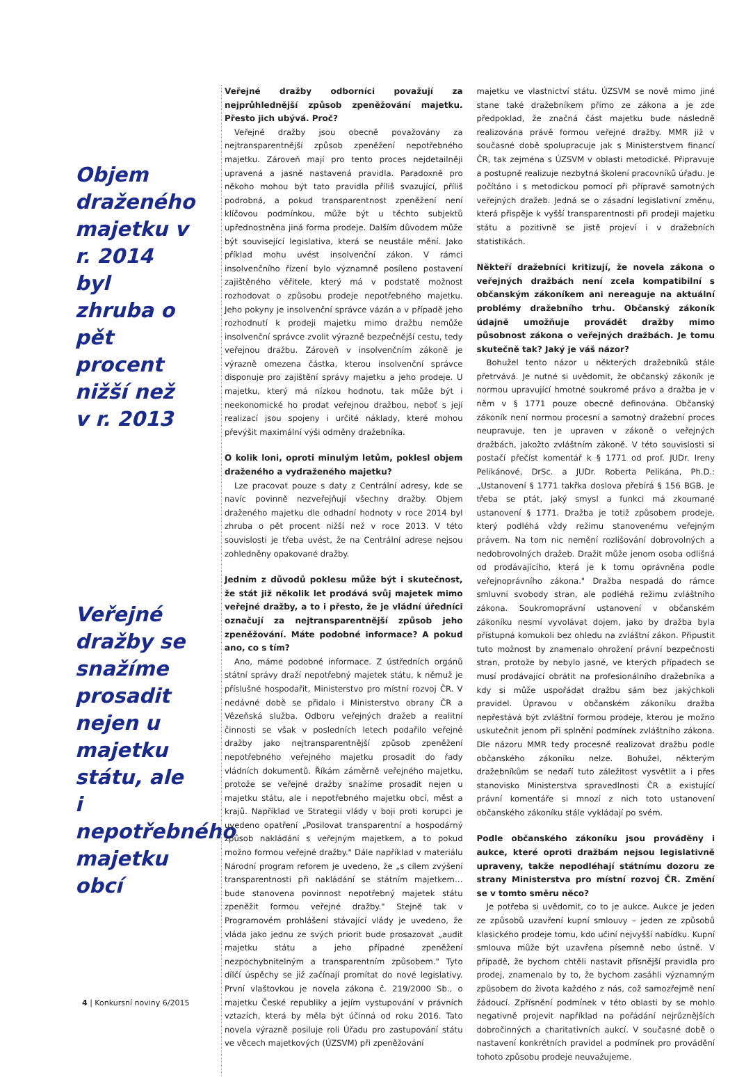Objem draženého majetku v r. 2014 byl zhruba o pět procent nižší než v r. 2013
Veřejné dražby se snažíme prosadit nejen u majetku státu, ale i nepotřebného majetku obcí
Veřejné dražby odborníci považují za nejprůhlednější způsob zpeněžování majetku. Přesto jich ubývá. Proč?
Veřejné dražby jsou obecně považovány za nejtransparentnější způsob zpeněžení nepotřebného majetku. Zároveň mají pro tento proces nejdetailněji upravená a jasně nastavená pravidla. Paradoxně pro někoho mohou být tato pravidla příliš svazující, příliš podrobná, a pokud transparentnost zpeněžení není klíčovou podmínkou, může být u těchto subjektů upřednostněna jiná forma prodeje. Dalším důvodem může být související legislativa, která se neustále mění. Jako příklad mohu uvést insolvenční zákon. V rámci insolvenčního řízení bylo významně posíleno postavení zajištěného věřitele, který má v podstatě možnost rozhodovat o způsobu prodeje nepotřebného majetku. Jeho pokyny je insolvenční správce vázán a v případě jeho rozhodnutí k prodeji majetku mimo dražbu nemůže insolvenční správce zvolit výrazně bezpečnější cestu, tedy veřejnou dražbu. Zároveň v insolvenčním zákoně je výrazně omezena částka, kterou insolvenční správce disponuje pro zajištění správy majetku a jeho prodeje. U majetku, který má nízkou hodnotu, tak může být i neekonomické ho prodat veřejnou dražbou, neboť s její realizací jsou spojeny i určité náklady, které mohou převýšit maximální výši odměny dražebníka.
O kolik loni, oproti minulým letům, poklesl objem draženého a vydraženého majetku?
Lze pracovat pouze s daty z Centrální adresy, kde se navíc povinně nezveřejňují všechny dražby. Objem draženého majetku dle odhadní hodnoty v roce 2014 byl zhruba o pět procent nižší než v roce 2013. V této souvislosti je třeba uvést, že na Centrální adrese nejsou zohledněny opakované dražby.
Jedním z důvodů poklesu může být i skutečnost, že stát již několik let prodává svůj majetek mimo veřejné dražby, a to i přesto, že je vládní úředníci označují za nejtransparentnější způsob jeho zpeněžování. Máte podobné informace? A pokud ano, co s tím?
Ano, máme podobné informace. Z ústředních orgánů státní správy draží nepotřebný majetek státu, k němuž je příslušné hospodařit, Ministerstvo pro místní rozvoj ČR. V nedávné době se přidalo i Ministerstvo obrany ČR a Vězeňská služba. Odboru veřejných dražeb a realitní činnosti se však v posledních letech podařilo veřejné dražby jako nejtransparentnější způsob zpeněžení nepotřebného veřejného majetku prosadit do řady vládních dokumentů. Říkám záměrně veřejného majetku, protože se veřejné dražby snažíme prosadit nejen u majetku státu, ale i nepotřebného majetku obcí, měst a krajů. Například ve Strategii vlády v boji proti korupci je uvedeno opatření „Posilovat transparentní a hospodárný způsob nakládání s veřejným majetkem, a to pokud možno formou veřejné dražby." Dále například v materiálu Národní program reforem je uvedeno, že „s cílem zvýšení transparentnosti při nakládání se státním majetkem… bude stanovena povinnost nepotřebný majetek státu zpeněžit formou veřejné dražby." Stejně tak v Programovém prohlášení stávající vlády je uvedeno, že vláda jako jednu ze svých priorit bude prosazovat „audit majetku státu a jeho případné zpeněžení nezpochybnitelným a transparentním způsobem." Tyto dílčí úspěchy se již začínají promítat do nové legislativy. První vlaštovkou je novela zákona č. 219/2000 Sb., o majetku České republiky a jejím vystupování v právních vztazích, která by měla být účinná od roku 2016. Tato novela výrazně posiluje roli Úřadu pro zastupování státu ve věcech majetkových (ÚZSVM) při zpeněžování
majetku ve vlastnictví státu. ÚZSVM se nově mimo jiné stane také dražebníkem přímo ze zákona a je zde předpoklad, že značná část majetku bude následně realizována právě formou veřejné dražby. MMR již v současné době spolupracuje jak s Ministerstvem financí ČR, tak zejména s ÚZSVM v oblasti metodické. Připravuje a postupně realizuje nezbytná školení pracovníků úřadu. Je počítáno i s metodickou pomocí při přípravě samotných veřejných dražeb. Jedná se o zásadní legislativní změnu, která přispěje k vyšší transparentnosti při prodeji majetku státu a pozitivně se jistě projeví i v dražebních statistikách.
Někteří dražebníci kritizují, že novela zákona o veřejných dražbách není zcela kompatibilní s občanským zákoníkem ani nereaguje na aktuální problémy dražebního trhu. Občanský zákoník údajně umožňuje provádět dražby mimo působnost zákona o veřejných dražbách. Je tomu skutečně tak? Jaký je váš názor?
Bohužel tento názor u některých dražebníků stále přetrvává. Je nutné si uvědomit, že občanský zákoník je normou upravující hmotné soukromé právo a dražba je v něm v § 1771 pouze obecně definována. Občanský zákoník není normou procesní a samotný dražební proces neupravuje, ten je upraven v zákoně o veřejných dražbách, jakožto zvláštním zákoně. V této souvislosti si postačí přečíst komentář k § 1771 od prof. JUDr. Ireny Pelikánové, DrSc. a JUDr. Roberta Pelikána, Ph.D.: „Ustanovení § 1771 takřka doslova přebírá § 156 BGB. Je třeba se ptát, jaký smysl a funkci má zkoumané ustanovení § 1771. Dražba je totiž způsobem prodeje, který podléhá vždy režimu stanovenému veřejným právem. Na tom nic nemění rozlišování dobrovolných a nedobrovolných dražeb. Dražit může jenom osoba odlišná od prodávajícího, která je k tomu oprávněna podle veřejnoprávního zákona." Dražba nespadá do rámce smluvní svobody stran, ale podléhá režimu zvláštního zákona. Soukromoprávní ustanovení v občanském zákoníku nesmí vyvolávat dojem, jako by dražba byla přístupná komukoli bez ohledu na zvláštní zákon. Připustit tuto možnost by znamenalo ohrožení právní bezpečnosti stran, protože by nebylo jasné, ve kterých případech se musí prodávající obrátit na profesionálního dražebníka a kdy si může uspořádat dražbu sám bez jakýchkoli pravidel. Úpravou v občanském zákoníku dražba nepřestává být zvláštní formou prodeje, kterou je možno uskutečnit jenom při splnění podmínek zvláštního zákona. Dle názoru MMR tedy procesně realizovat dražbu podle občanského zákoníku nelze. Bohužel, některým dražebníkům se nedaří tuto záležitost vysvětlit a i přes stanovisko Ministerstva spravedlnosti ČR a existující právní komentáře si mnozí z nich toto ustanovení občanského zákoníku stále vykládají po svém.
Podle občanského zákoníku jsou prováděny i aukce, které oproti dražbám nejsou legislativně upraveny, takže nepodléhají státnímu dozoru ze strany Ministerstva pro místní rozvoj ČR. Změní se v tomto směru něco?
Je potřeba si uvědomit, co to je aukce. Aukce je jeden ze způsobů uzavření kupní smlouvy – jeden ze způsobů klasického prodeje tomu, kdo učiní nejvyšší nabídku. Kupní smlouva může být uzavřena písemně nebo ústně. V případě, že bychom chtěli nastavit přísnější pravidla pro prodej, znamenalo by to, že bychom zasáhli významným způsobem do života každého z nás, což samozřejmě není žádoucí. Zpřísnění podmínek v této oblasti by se mohlo negativně projevit například na pořádání nejrůznějších dobročinných a charitativních aukcí. V současné době o nastavení konkrétních pravidel a podmínek pro provádění tohoto způsobu prodeje neuvažujeme.
4 | Konkursní noviny 6/2015